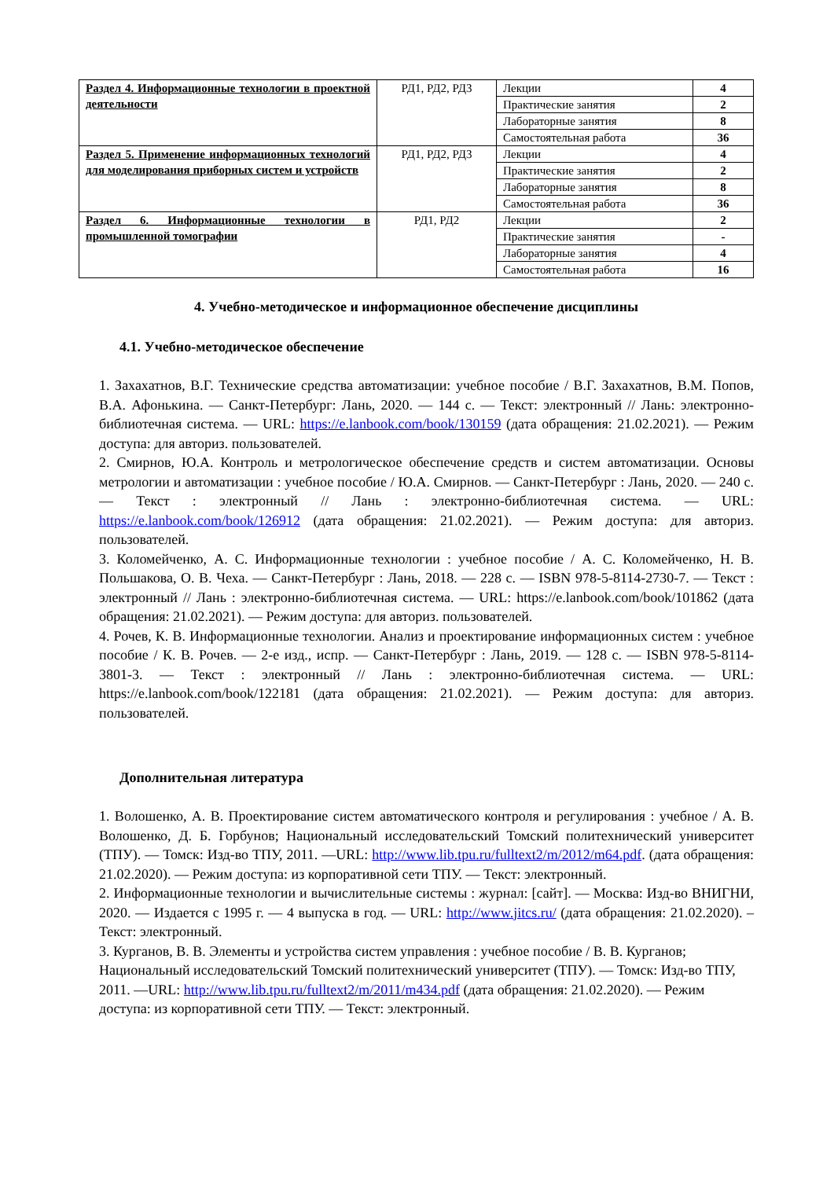| Раздел 4. Информационные технологии в проектной деятельности | РД1, РД2, РД3 | Лекции | 4 |
| | | Практические занятия | 2 |
| | | Лабораторные занятия | 8 |
| | | Самостоятельная работа | 36 |
| Раздел 5. Применение информационных технологий для моделирования приборных систем и устройств | РД1, РД2, РД3 | Лекции | 4 |
| | | Практические занятия | 2 |
| | | Лабораторные занятия | 8 |
| | | Самостоятельная работа | 36 |
| Раздел 6. Информационные технологии в промышленной томографии | РД1, РД2 | Лекции | 2 |
| | | Практические занятия | - |
| | | Лабораторные занятия | 4 |
| | | Самостоятельная работа | 16 |
4. Учебно-методическое и информационное обеспечение дисциплины
4.1. Учебно-методическое обеспечение
1. Захахатнов, В.Г. Технические средства автоматизации: учебное пособие / В.Г. Захахатнов, В.М. Попов, В.А. Афонькина. — Санкт-Петербург: Лань, 2020. — 144 с. — Текст: электронный // Лань: электронно-библиотечная система. — URL: https://e.lanbook.com/book/130159 (дата обращения: 21.02.2021). — Режим доступа: для авториз. пользователей.
2. Смирнов, Ю.А. Контроль и метрологическое обеспечение средств и систем автоматизации. Основы метрологии и автоматизации : учебное пособие / Ю.А. Смирнов. — Санкт-Петербург : Лань, 2020. — 240 с. — Текст : электронный // Лань : электронно-библиотечная система. — URL: https://e.lanbook.com/book/126912 (дата обращения: 21.02.2021). — Режим доступа: для авториз. пользователей.
3. Коломейченко, А. С. Информационные технологии : учебное пособие / А. С. Коломейченко, Н. В. Польшакова, О. В. Чеха. — Санкт-Петербург : Лань, 2018. — 228 с. — ISBN 978-5-8114-2730-7. — Текст : электронный // Лань : электронно-библиотечная система. — URL: https://e.lanbook.com/book/101862 (дата обращения: 21.02.2021). — Режим доступа: для авториз. пользователей.
4. Рочев, К. В. Информационные технологии. Анализ и проектирование информационных систем : учебное пособие / К. В. Рочев. — 2-е изд., испр. — Санкт-Петербург : Лань, 2019. — 128 с. — ISBN 978-5-8114-3801-3. — Текст : электронный // Лань : электронно-библиотечная система. — URL: https://e.lanbook.com/book/122181 (дата обращения: 21.02.2021). — Режим доступа: для авториз. пользователей.
Дополнительная литература
1. Волошенко, А. В. Проектирование систем автоматического контроля и регулирования : учебное / А. В. Волошенко, Д. Б. Горбунов; Национальный исследовательский Томский политехнический университет (ТПУ). — Томск: Изд-во ТПУ, 2011. —URL: http://www.lib.tpu.ru/fulltext2/m/2012/m64.pdf. (дата обращения: 21.02.2020). — Режим доступа: из корпоративной сети ТПУ. — Текст: электронный.
2. Информационные технологии и вычислительные системы : журнал: [сайт]. — Москва: Изд-во ВНИГНИ, 2020. — Издается с 1995 г. — 4 выпуска в год. — URL: http://www.jitcs.ru/ (дата обращения: 21.02.2020). – Текст: электронный.
3. Курганов, В. В. Элементы и устройства систем управления : учебное пособие / В. В. Курганов; Национальный исследовательский Томский политехнический университет (ТПУ). — Томск: Изд-во ТПУ, 2011. —URL: http://www.lib.tpu.ru/fulltext2/m/2011/m434.pdf (дата обращения: 21.02.2020). — Режим доступа: из корпоративной сети ТПУ. — Текст: электронный.